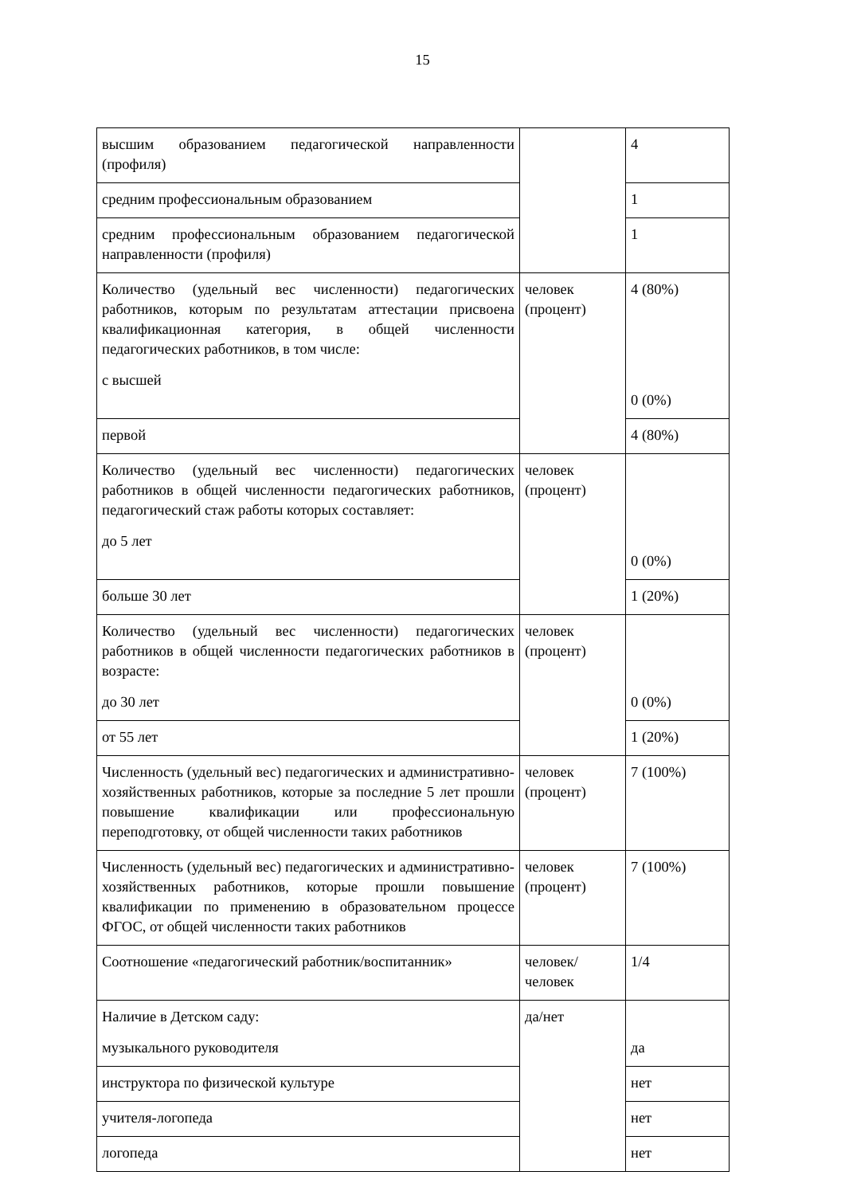15
| высшим образованием педагогической направленности (профиля) | | 4 |
| средним профессиональным образованием | | 1 |
| средним профессиональным образованием педагогической направленности (профиля) | | 1 |
| Количество (удельный вес численности) педагогических работников, которым по результатам аттестации присвоена квалификационная категория, в общей численности педагогических работников, в том числе: с высшей | человек (процент) | 4 (80%) 0 (0%) |
| первой | | 4 (80%) |
| Количество (удельный вес численности) педагогических работников в общей численности педагогических работников, педагогический стаж работы которых составляет: до 5 лет | человек (процент) | 0 (0%) |
| больше 30 лет | | 1 (20%) |
| Количество (удельный вес численности) педагогических работников в общей численности педагогических работников в возрасте: до 30 лет | человек (процент) | 0 (0%) |
| от 55 лет | | 1 (20%) |
| Численность (удельный вес) педагогических и административно-хозяйственных работников, которые за последние 5 лет прошли повышение квалификации или профессиональную переподготовку, от общей численности таких работников | человек (процент) | 7 (100%) |
| Численность (удельный вес) педагогических и административно-хозяйственных работников, которые прошли повышение квалификации по применению в образовательном процессе ФГОС, от общей численности таких работников | человек (процент) | 7 (100%) |
| Соотношение «педагогический работник/воспитанник» | человек/человек | 1/4 |
| Наличие в Детском саду: музыкального руководителя | да/нет | да |
| инструктора по физической культуре | | нет |
| учителя-логопеда | | нет |
| логопеда | | нет |